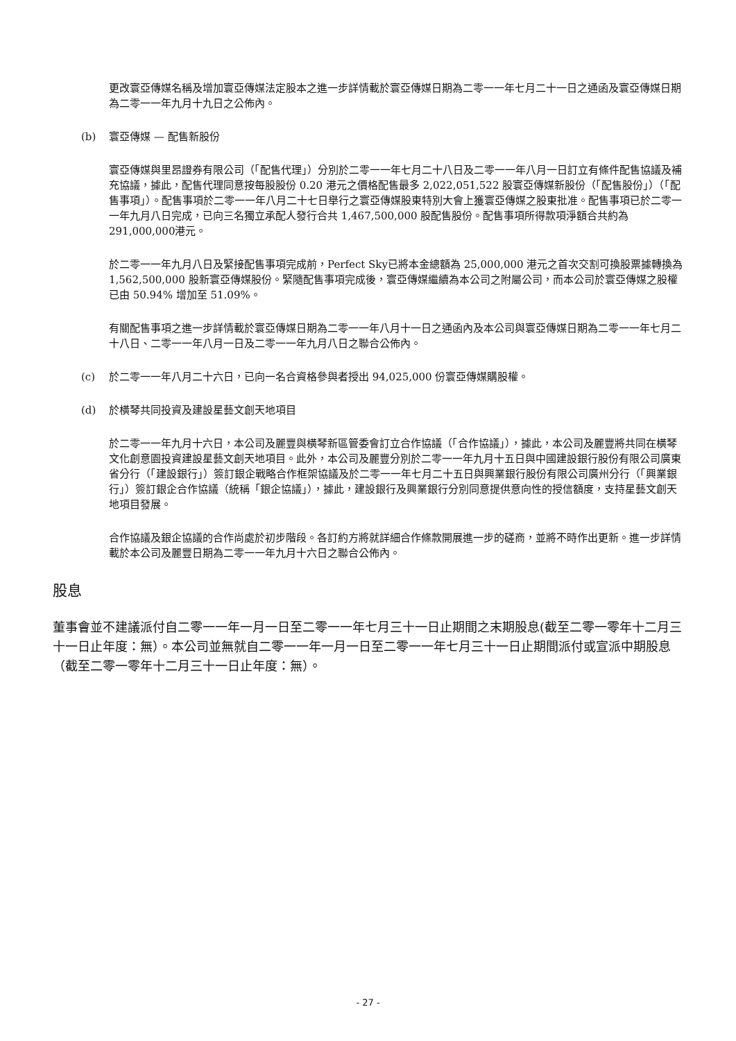更改寰亞傳媒名稱及增加寰亞傳媒法定股本之進一步詳情載於寰亞傳媒日期為二零一一年七月二十一日之通函及寰亞傳媒日期為二零一一年九月十九日之公佈內。
(b) 寰亞傳媒 — 配售新股份
寰亞傳媒與里昂證券有限公司（「配售代理」）分別於二零一一年七月二十八日及二零一一年八月一日訂立有條件配售協議及補充協議，據此，配售代理同意按每股股份 0.20 港元之價格配售最多 2,022,051,522 股寰亞傳媒新股份（「配售股份」）（「配售事項」）。配售事項於二零一一年八月二十七日舉行之寰亞傳媒股東特別大會上獲寰亞傳媒之股東批准。配售事項已於二零一一年九月八日完成，已向三名獨立承配人發行合共 1,467,500,000 股配售股份。配售事項所得款項淨額合共約為 291,000,000港元。
於二零一一年九月八日及緊接配售事項完成前，Perfect Sky已將本金總額為 25,000,000 港元之首次交割可換股票據轉換為 1,562,500,000 股新寰亞傳媒股份。緊隨配售事項完成後，寰亞傳媒繼續為本公司之附屬公司，而本公司於寰亞傳媒之股權已由 50.94% 增加至 51.09%。
有關配售事項之進一步詳情載於寰亞傳媒日期為二零一一年八月十一日之通函內及本公司與寰亞傳媒日期為二零一一年七月二十八日、二零一一年八月一日及二零一一年九月八日之聯合公佈內。
(c) 於二零一一年八月二十六日，已向一名合資格參與者授出 94,025,000 份寰亞傳媒購股權。
(d) 於橫琴共同投資及建設星藝文創天地項目
於二零一一年九月十六日，本公司及麗豐與橫琴新區管委會訂立合作協議（「合作協議」），據此，本公司及麗豐將共同在橫琴文化創意園投資建設星藝文創天地項目。此外，本公司及麗豐分別於二零一一年九月十五日與中國建設銀行股份有限公司廣東省分行（「建設銀行」）簽訂銀企戰略合作框架協議及於二零一一年七月二十五日與興業銀行股份有限公司廣州分行（「興業銀行」）簽訂銀企合作協議（統稱「銀企協議」），據此，建設銀行及興業銀行分別同意提供意向性的授信額度，支持星藝文創天地項目發展。
合作協議及銀企協議的合作尚處於初步階段。各訂約方將就詳細合作條款開展進一步的磋商，並將不時作出更新。進一步詳情載於本公司及麗豐日期為二零一一年九月十六日之聯合公佈內。
股息
董事會並不建議派付自二零一一年一月一日至二零一一年七月三十一日止期間之末期股息(截至二零一零年十二月三十一日止年度：無）。本公司並無就自二零一一年一月一日至二零一一年七月三十一日止期間派付或宣派中期股息（截至二零一零年十二月三十一日止年度：無）。
- 27 -